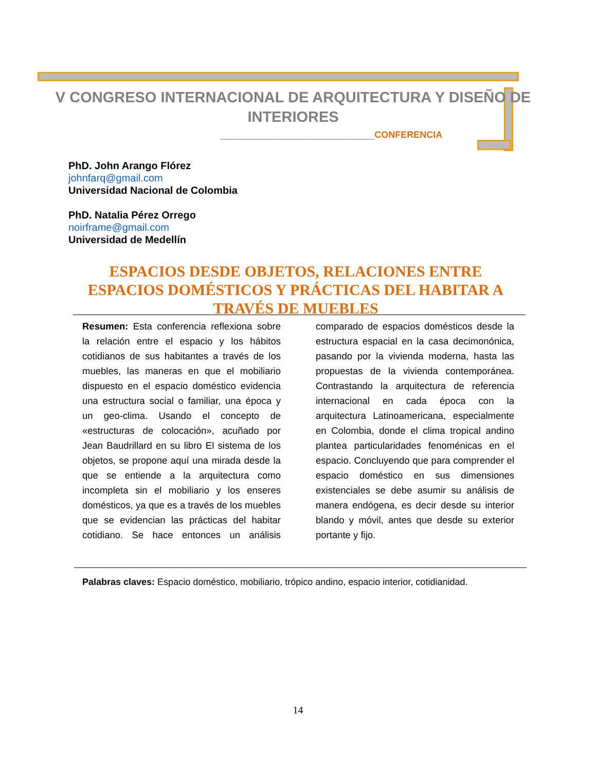V CONGRESO INTERNACIONAL DE ARQUITECTURA Y DISEÑO DE INTERIORES
______________________________CONFERENCIA
PhD. John Arango Flórez
johnfarq@gmail.com
Universidad Nacional de Colombia
PhD. Natalia Pérez Orrego
noirframe@gmail.com
Universidad de Medellín
ESPACIOS DESDE OBJETOS, RELACIONES ENTRE ESPACIOS DOMÉSTICOS Y PRÁCTICAS DEL HABITAR A TRAVÉS DE MUEBLES
Resumen: Esta conferencia reflexiona sobre la relación entre el espacio y los hábitos cotidianos de sus habitantes a través de los muebles, las maneras en que el mobiliario dispuesto en el espacio doméstico evidencia una estructura social o familiar, una época y un geo-clima. Usando el concepto de «estructuras de colocación», acuñado por Jean Baudrillard en su libro El sistema de los objetos, se propone aquí una mirada desde la que se entiende a la arquitectura como incompleta sin el mobiliario y los enseres domésticos, ya que es a través de los muebles que se evidencian las prácticas del habitar cotidiano. Se hace entonces un análisis comparado de espacios domésticos desde la estructura espacial en la casa decimonónica, pasando por la vivienda moderna, hasta las propuestas de la vivienda contemporánea. Contrastando la arquitectura de referencia internacional en cada época con la arquitectura Latinoamericana, especialmente en Colombia, donde el clima tropical andino plantea particularidades fenoménicas en el espacio. Concluyendo que para comprender el espacio doméstico en sus dimensiones existenciales se debe asumir su análisis de manera endógena, es decir desde su interior blando y móvil, antes que desde su exterior portante y fijo.
Palabras claves: Espacio doméstico, mobiliario, trópico andino, espacio interior, cotidianidad.
14